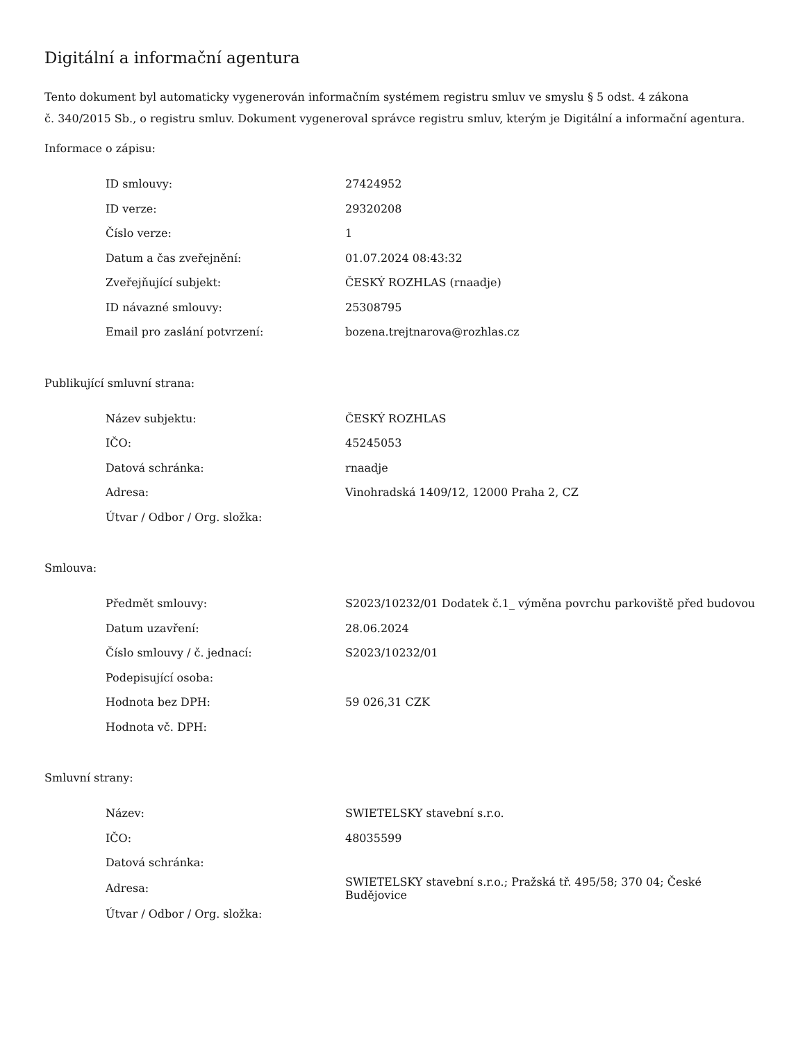Digitální a informační agentura
Tento dokument byl automaticky vygenerován informačním systémem registru smluv ve smyslu § 5 odst. 4 zákona
č. 340/2015 Sb., o registru smluv. Dokument vygeneroval správce registru smluv, kterým je Digitální a informační agentura.
Informace o zápisu:
| ID smlouvy: | 27424952 |
| ID verze: | 29320208 |
| Číslo verze: | 1 |
| Datum a čas zveřejnění: | 01.07.2024 08:43:32 |
| Zveřejňující subjekt: | ČESKÝ ROZHLAS (rnaadje) |
| ID návazné smlouvy: | 25308795 |
| Email pro zaslání potvrzení: | bozena.trejtnarova@rozhlas.cz |
Publikující smluvní strana:
| Název subjektu: | ČESKÝ ROZHLAS |
| IČO: | 45245053 |
| Datová schránka: | rnaadje |
| Adresa: | Vinohradská 1409/12, 12000 Praha 2, CZ |
| Útvar / Odbor / Org. složka: | |
Smlouva:
| Předmět smlouvy: | S2023/10232/01 Dodatek č.1_ výměna povrchu parkoviště před budovou |
| Datum uzavření: | 28.06.2024 |
| Číslo smlouvy / č. jednací: | S2023/10232/01 |
| Podepisující osoba: | |
| Hodnota bez DPH: | 59 026,31 CZK |
| Hodnota vč. DPH: | |
Smluvní strany:
| Název: | SWIETELSKY stavební s.r.o. |
| IČO: | 48035599 |
| Datová schránka: | |
| Adresa: | SWIETELSKY stavební s.r.o.; Pražská tř. 495/58; 370 04; České Budějovice |
| Útvar / Odbor / Org. složka: | |